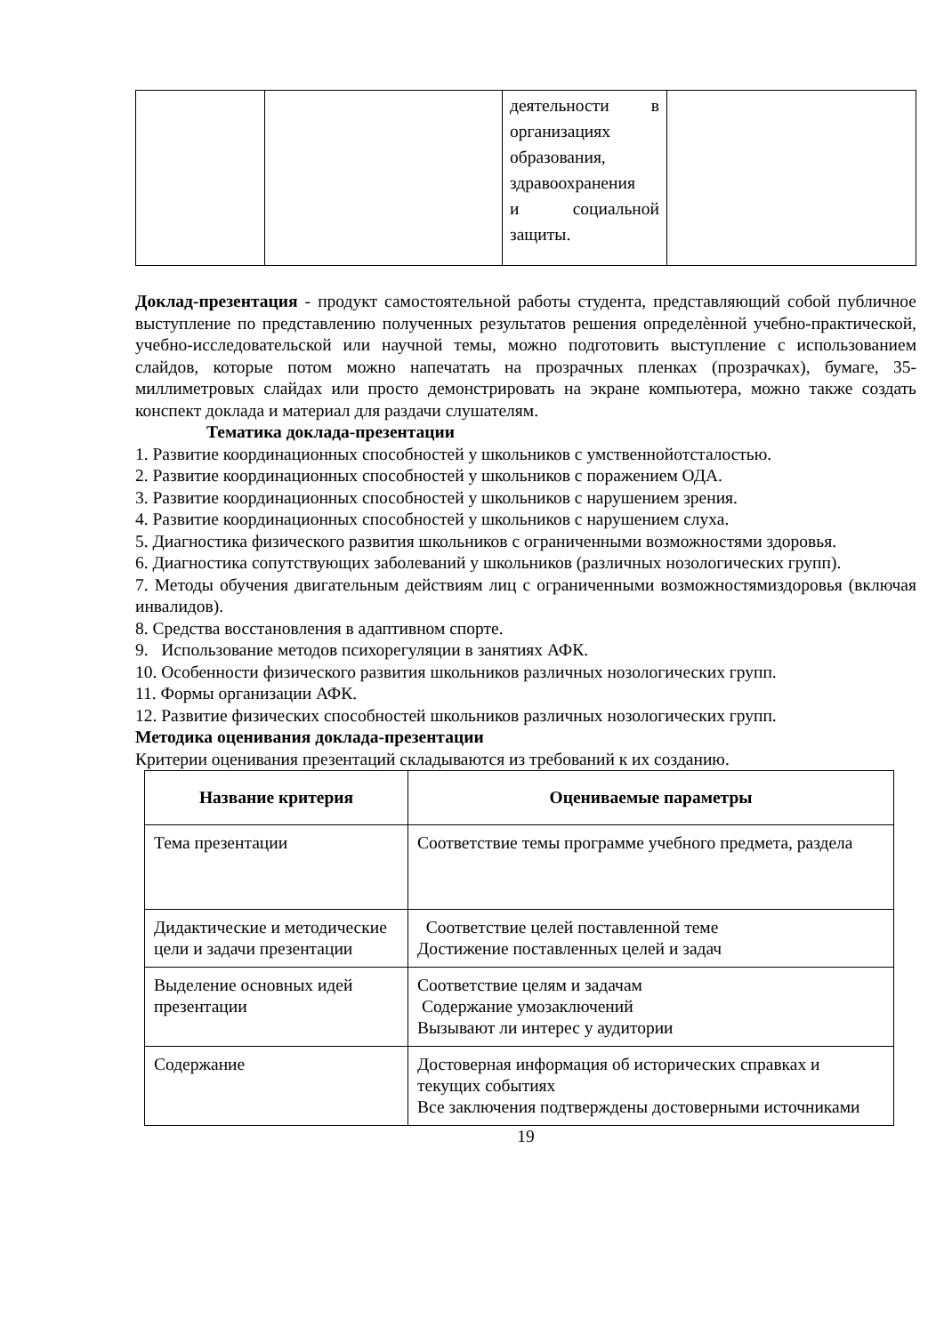| | | деятельности в организациях образования, здравоохранения и социальной защиты. | |
Доклад-презентация - продукт самостоятельной работы студента, представляющий собой публичное выступление по представлению полученных результатов решения определѐнной учебно-практической, учебно-исследовательской или научной темы, можно подготовить выступление с использованием слайдов, которые потом можно напечатать на прозрачных пленках (прозрачках), бумаге, 35-миллиметровых слайдах или просто демонстрировать на экране компьютера, можно также создать конспект доклада и материал для раздачи слушателям.
Тематика доклада-презентации
1. Развитие координационных способностей у школьников с умственнойотсталостью.
2. Развитие координационных способностей у школьников с поражением ОДА.
3. Развитие координационных способностей у школьников с нарушением зрения.
4. Развитие координационных способностей у школьников с нарушением слуха.
5. Диагностика физического развития школьников с ограниченными возможностями здоровья.
6. Диагностика сопутствующих заболеваний у школьников (различных нозологических групп).
7. Методы обучения двигательным действиям лиц с ограниченными возможностямиздоровья (включая инвалидов).
8. Средства восстановления в адаптивном спорте.
9. Использование методов психорегуляции в занятиях АФК.
10. Особенности физического развития школьников различных нозологических групп.
11. Формы организации АФК.
12. Развитие физических способностей школьников различных нозологических групп.
Методика оценивания доклада-презентации
Критерии оценивания презентаций складываются из требований к их созданию.
| Название критерия | Оцениваемые параметры |
| --- | --- |
| Тема презентации | Соответствие темы программе учебного предмета, раздела |
| Дидактические и методические цели и задачи презентации | Соответствие целей поставленной теме Достижение поставленных целей и задач |
| Выделение основных идей презентации | Соответствие целям и задачам Содержание умозаключений Вызывают ли интерес у аудитории |
| Содержание | Достоверная информация об исторических справках и текущих событиях Все заключения подтверждены достоверными источниками |
19